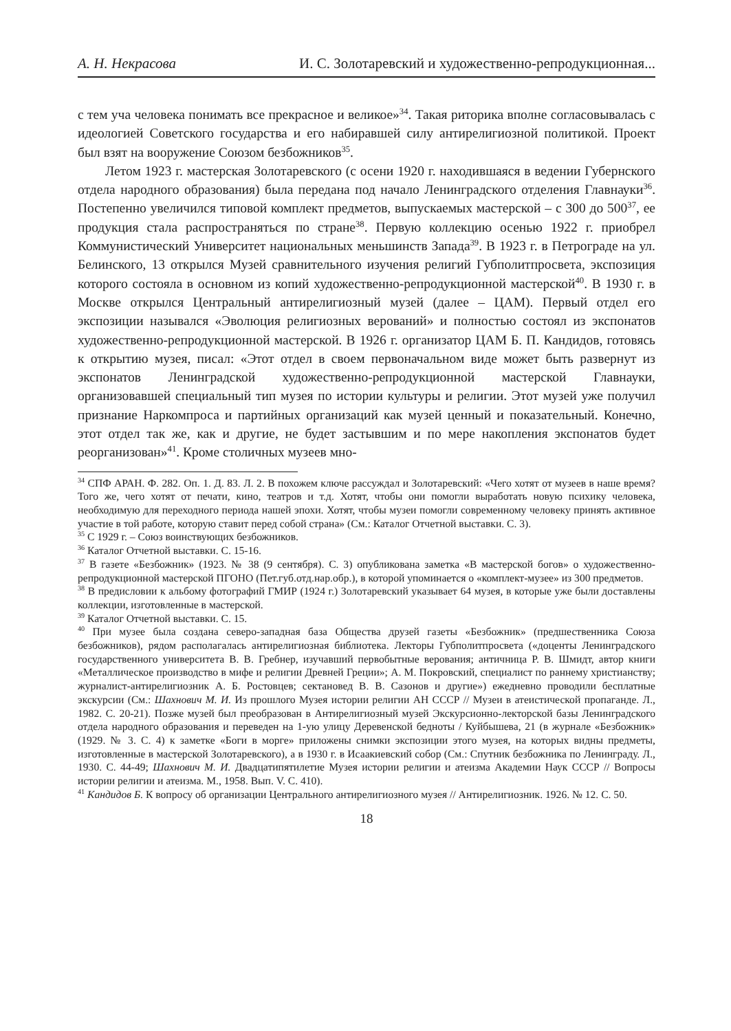А. Н. Некрасова И. С. Золотаревский и художественно-репродукционная...
с тем уча человека понимать все прекрасное и великое»<sup>34</sup>. Такая риторика вполне согласовывалась с идеологией Советского государства и его набиравшей силу антирелигиозной политикой. Проект был взят на вооружение Союзом безбожников<sup>35</sup>.
Летом 1923 г. мастерская Золотаревского (с осени 1920 г. находившаяся в ведении Губернского отдела народного образования) была передана под начало Ленинградского отделения Главнауки<sup>36</sup>. Постепенно увеличился типовой комплект предметов, выпускаемых мастерской – с 300 до 500<sup>37</sup>, ее продукция стала распространяться по стране<sup>38</sup>. Первую коллекцию осенью 1922 г. приобрел Коммунистический Университет национальных меньшинств Запада<sup>39</sup>. В 1923 г. в Петрограде на ул. Белинского, 13 открылся Музей сравнительного изучения религий Губполитпросвета, экспозиция которого состояла в основном из копий художественно-репродукционной мастерской<sup>40</sup>. В 1930 г. в Москве открылся Центральный антирелигиозный музей (далее – ЦАМ). Первый отдел его экспозиции назывался «Эволюция религиозных верований» и полностью состоял из экспонатов художественно-репродукционной мастерской. В 1926 г. организатор ЦАМ Б. П. Кандидов, готовясь к открытию музея, писал: «Этот отдел в своем первоначальном виде может быть развернут из экспонатов Ленинградской художественно-репродукционной мастерской Главнауки, организовавшей специальный тип музея по истории культуры и религии. Этот музей уже получил признание Наркомпроса и партийных организаций как музей ценный и показательный. Конечно, этот отдел так же, как и другие, не будет застывшим и по мере накопления экспонатов будет реорганизован»<sup>41</sup>. Кроме столичных музеев мно-
<sup>34</sup> СПФ АРАН. Ф. 282. Оп. 1. Д. 83. Л. 2. В похожем ключе рассуждал и Золотаревский: «Чего хотят от музеев в наше время? Того же, чего хотят от печати, кино, театров и т.д. Хотят, чтобы они помогли выработать новую психику человека, необходимую для переходного периода нашей эпохи. Хотят, чтобы музеи помогли современному человеку принять активное участие в той работе, которую ставит перед собой страна» (См.: Каталог Отчетной выставки. С. 3).
<sup>35</sup> С 1929 г. – Союз воинствующих безбожников.
<sup>36</sup> Каталог Отчетной выставки. С. 15-16.
<sup>37</sup> В газете «Безбожник» (1923. № 38 (9 сентября). С. 3) опубликована заметка «В мастерской богов» о художественно-репродукционной мастерской ПГОНО (Пет.губ.отд.нар.обр.), в которой упоминается о «комплект-музее» из 300 предметов.
<sup>38</sup> В предисловии к альбому фотографий ГМИР (1924 г.) Золотаревский указывает 64 музея, в которые уже были доставлены коллекции, изготовленные в мастерской.
<sup>39</sup> Каталог Отчетной выставки. С. 15.
<sup>40</sup> При музее была создана северо-западная база Общества друзей газеты «Безбожник» (предшественника Союза безбожников), рядом располагалась антирелигиозная библиотека. Лекторы Губполитпросвета («доценты Ленинградского государственного университета В. В. Гребнер, изучавший первобытные верования; античница Р. В. Шмидт, автор книги «Металлическое производство в мифе и религии Древней Греции»; А. М. Покровский, специалист по раннему христианству; журналист-антирелигиозник А. Б. Ростовцев; сектановед В. В. Сазонов и другие») ежедневно проводили бесплатные экскурсии (См.: Шахнович М. И. Из прошлого Музея истории религии АН СССР // Музеи в атеистической пропаганде. Л., 1982. С. 20-21). Позже музей был преобразован в Антирелигиозный музей Экскурсионно-лекторской базы Ленинградского отдела народного образования и переведен на 1-ую улицу Деревенской бедноты / Куйбышева, 21 (в журнале «Безбожник» (1929. № 3. С. 4) к заметке «Боги в морге» приложены снимки экспозиции этого музея, на которых видны предметы, изготовленные в мастерской Золотаревского), а в 1930 г. в Исаакиевский собор (См.: Спутник безбожника по Ленинграду. Л., 1930. С. 44-49; Шахнович М. И. Двадцатипятилетие Музея истории религии и атеизма Академии Наук СССР // Вопросы истории религии и атеизма. М., 1958. Вып. V. С. 410).
<sup>41</sup> Кандидов Б. К вопросу об организации Центрального антирелигиозного музея // Антирелигиозник. 1926. № 12. С. 50.
18